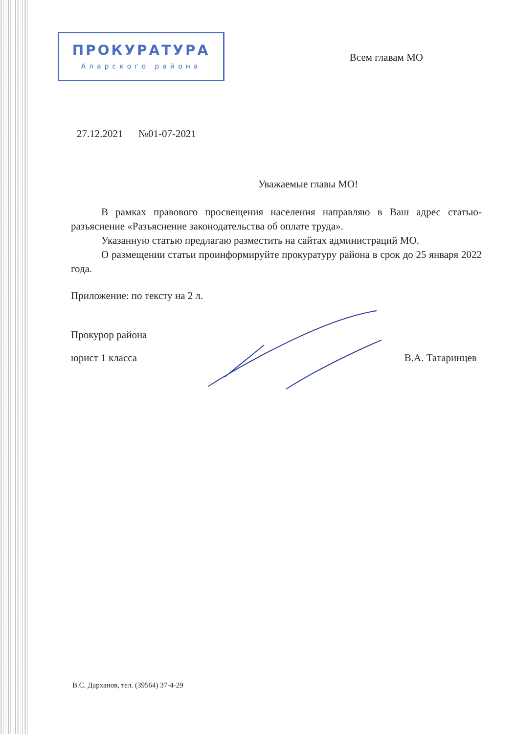ПРОКУРАТУРА
Аларского района
Всем главам МО
27.12.2021 №01-07-2021
Уважаемые главы МО!
В рамках правового просвещения населения направляю в Ваш адрес статью-разъяснение «Разъяснение законодательства об оплате труда».
Указанную статью предлагаю разместить на сайтах администраций МО.
О размещении статьи проинформируйте прокуратуру района в срок до 25 января 2022 года.
Приложение: по тексту на 2 л.
Прокурор района
юрист 1 класса В.А. Татаринцев
В.С. Дарханов, тел. (39564) 37-4-29